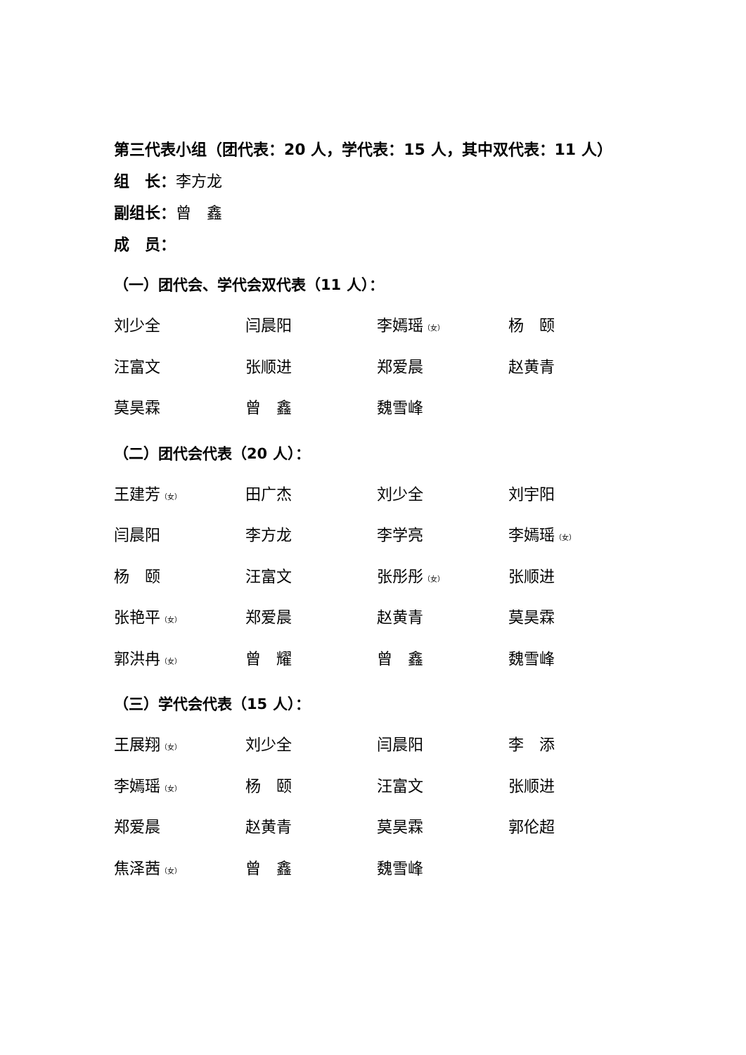第三代表小组（团代表：20 人，学代表：15 人，其中双代表：11 人）
组　长：李方龙
副组长：曾　鑫
成　员：
（一）团代会、学代会双代表（11 人）：
刘少全 闫晨阳 李嫣瑶（女） 杨　颐
汪富文 张顺进 郑爱晨 赵黄青
莫昊霖 曾　鑫 魏雪峰
（二）团代会代表（20 人）：
王建芳（女） 田广杰 刘少全 刘宇阳
闫晨阳 李方龙 李学亮 李嫣瑶（女）
杨　颐 汪富文 张彤彤（女） 张顺进
张艳平（女） 郑爱晨 赵黄青 莫昊霖
郭洪冉（女） 曾　耀 曾　鑫 魏雪峰
（三）学代会代表（15 人）：
王展翔（女） 刘少全 闫晨阳 李　添
李嫣瑶（女） 杨　颐 汪富文 张顺进
郑爱晨 赵黄青 莫昊霖 郭伦超
焦泽茜（女） 曾　鑫 魏雪峰